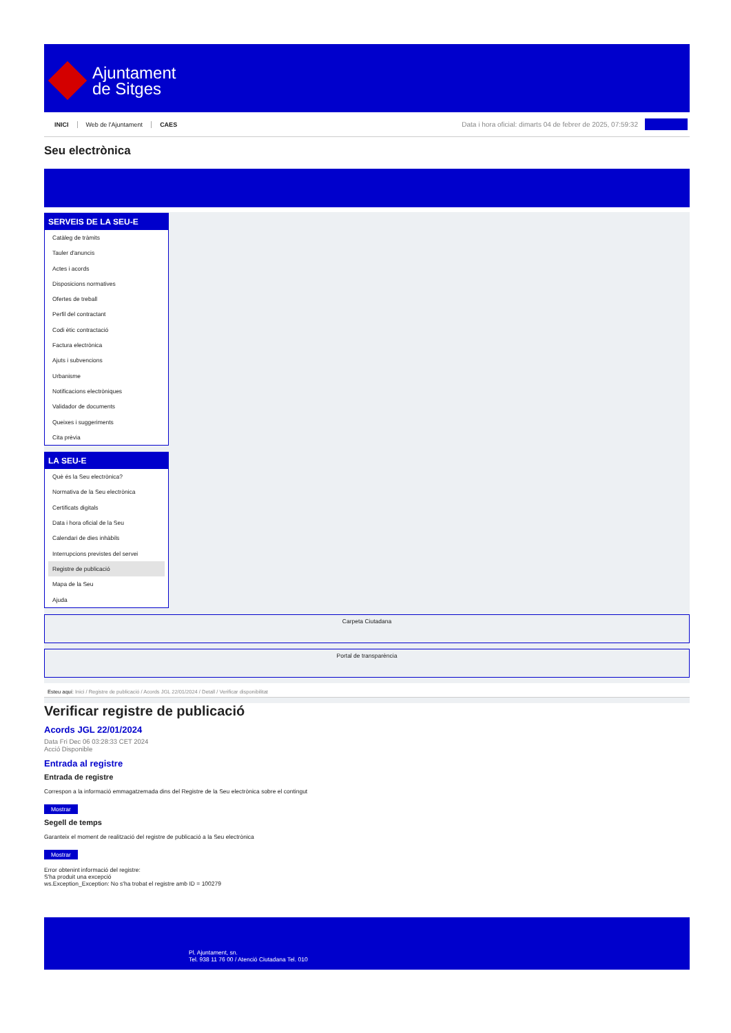Ajuntament
de Sitges
INICI Web de l'Ajuntament CAES
Data i hora oficial: dimarts 04 de febrer de 2025, 07:59:32
Seu electrònica
SERVEIS DE LA SEU-E
Catàleg de tràmits
Tauler d'anuncis
Actes i acords
Disposicions normatives
Ofertes de treball
Perfil del contractant
Codi ètic contractació
Factura electrònica
Ajuts i subvencions
Urbanisme
Notificacions electròniques
Validador de documents
Queixes i suggeriments
Cita prèvia
LA SEU-E
Què és la Seu electrònica?
Normativa de la Seu electrònica
Certificats digitals
Data i hora oficial de la Seu
Calendari de dies inhàbils
Interrupcions previstes del servei
Registre de publicació
Mapa de la Seu
Ajuda
Carpeta Ciutadana
Portal de transparència
Esteu aquí: Inici / Registre de publicació / Acords JGL 22/01/2024 / Detall / Verificar disponibilitat
Verificar registre de publicació
Acords JGL 22/01/2024
Data Fri Dec 06 03:28:33 CET 2024
Acció Disponible
Entrada al registre
Entrada de registre
Correspon a la informació emmagatzemada dins del Registre de la Seu electrònica sobre el contingut
Mostrar
Segell de temps
Garanteix el moment de realització del registre de publicació a la Seu electrònica
Mostrar
Error obtenint informació del registre:
S'ha produit una excepció
ws.Exception_Exception: No s'ha trobat el registre amb ID = 100279
Pl. Ajuntament, sn.
Tel. 938 11 76 00 / Atenció Ciutadana Tel. 010